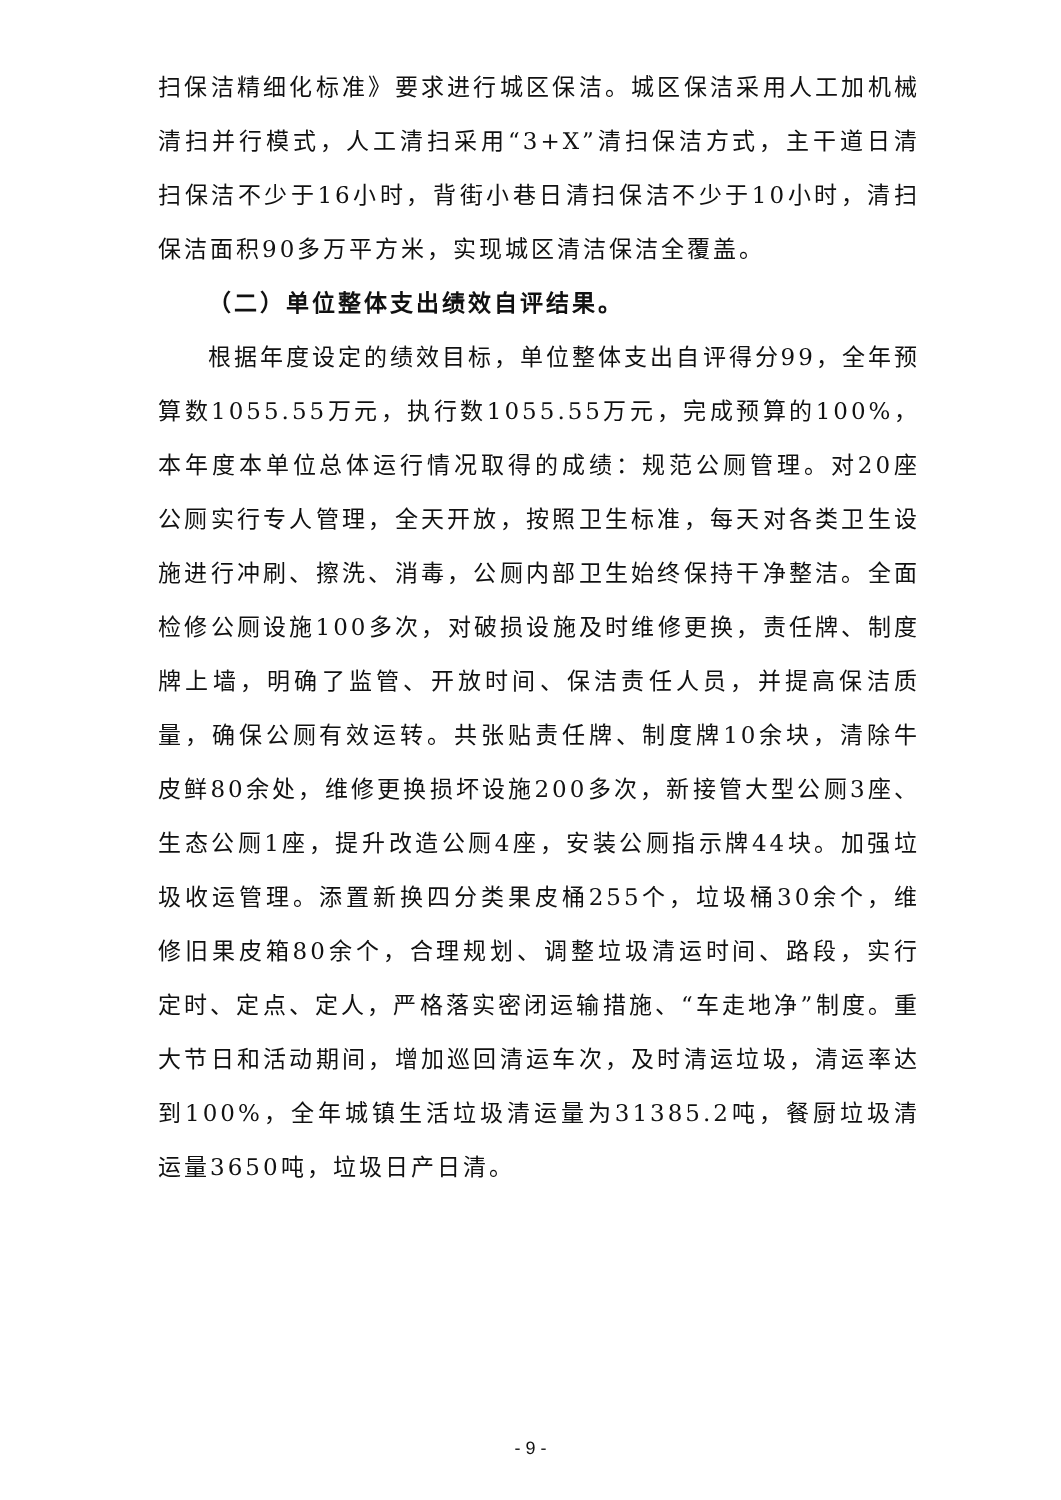扫保洁精细化标准》要求进行城区保洁。城区保洁采用人工加机械清扫并行模式，人工清扫采用“3+X”清扫保洁方式，主干道日清扫保洁不少于16小时，背街小巷日清扫保洁不少于10小时，清扫保洁面积90多万平方米，实现城区清洁保洁全覆盖。
（二）单位整体支出绩效自评结果。
根据年度设定的绩效目标，单位整体支出自评得分99，全年预算数1055.55万元，执行数1055.55万元，完成预算的100%，本年度本单位总体运行情况取得的成绩：规范公厕管理。对20座公厕实行专人管理，全天开放，按照卫生标准，每天对各类卫生设施进行冲刷、擦洗、消毒，公厕内部卫生始终保持干净整洁。全面检修公厕设施100多次，对破损设施及时维修更换，责任牌、制度牌上墙，明确了监管、开放时间、保洁责任人员，并提高保洁质量，确保公厕有效运转。共张贴责任牌、制度牌10余块，清除牛皮鲜80余处，维修更换损坏设施200多次，新接管大型公厕3座、生态公厕1座，提升改造公厕4座，安装公厕指示牌44块。加强垃圾收运管理。添置新换四分类果皮桶255个，垃圾桶30余个，维修旧果皮箱80余个，合理规划、调整垃圾清运时间、路段，实行定时、定点、定人，严格落实密闭运输措施、“车走地净”制度。重大节日和活动期间，增加巡回清运车次，及时清运垃圾，清运率达到100%，全年城镇生活垃圾清运量为31385.2吨，餐厨垃圾清运量3650吨，垃圾日产日清。
- 9 -